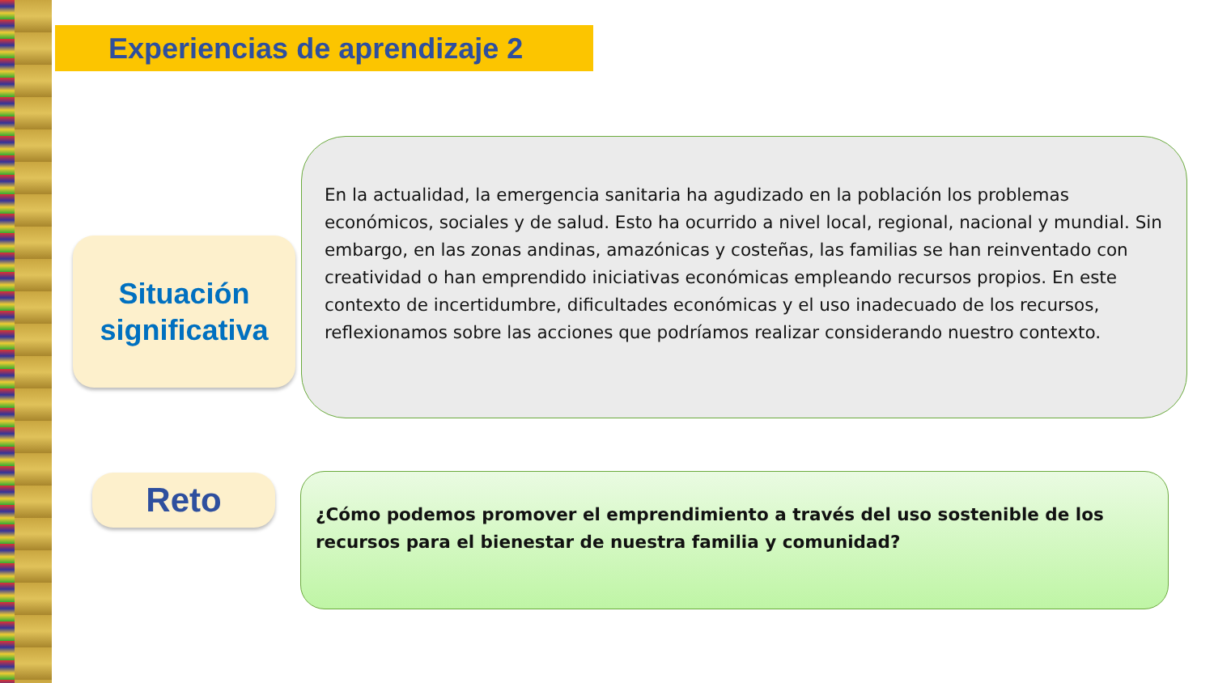Experiencias de aprendizaje 2
Situación
significativa
En la actualidad, la emergencia sanitaria ha agudizado en la población los problemas económicos, sociales y de salud. Esto ha ocurrido a nivel local, regional, nacional y mundial. Sin embargo, en las zonas andinas, amazónicas y costeñas, las familias se han reinventado con creatividad o han emprendido iniciativas económicas empleando recursos propios. En este contexto de incertidumbre, dificultades económicas y el uso inadecuado de los recursos, reflexionamos sobre las acciones que podríamos realizar considerando nuestro contexto.
Reto
¿Cómo podemos promover el emprendimiento a través del uso sostenible de los recursos para el bienestar de nuestra familia y comunidad?